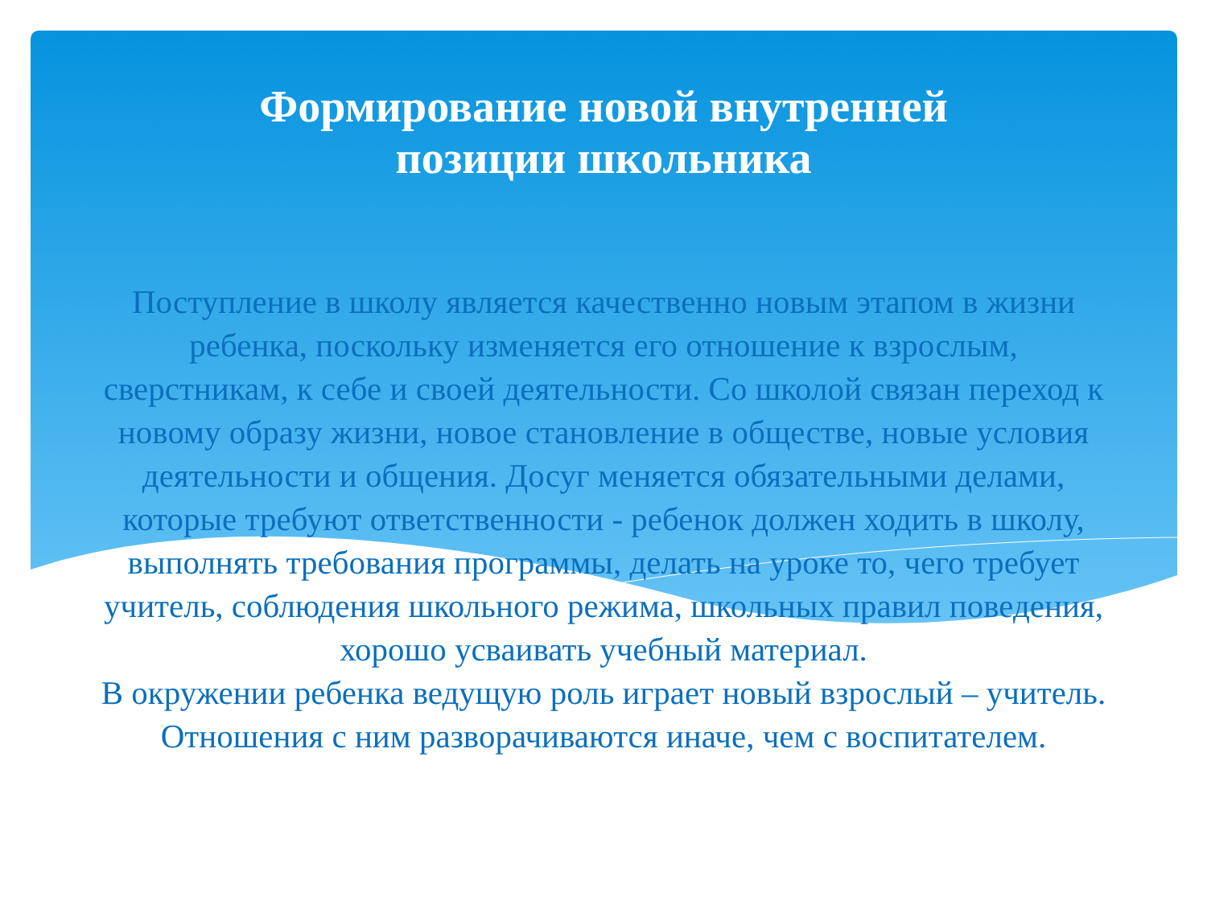Формирование новой внутренней
позиции школьника
Поступление в школу является качественно новым этапом в жизни ребенка, поскольку изменяется его отношение к взрослым, сверстникам, к себе и своей деятельности. Со школой связан переход к новому образу жизни, новое становление в обществе, новые условия деятельности и общения. Досуг меняется обязательными делами, которые требуют ответственности - ребенок должен ходить в школу, выполнять требования программы, делать на уроке то, чего требует учитель, соблюдения школьного режима, школьных правил поведения, хорошо усваивать учебный материал.
В окружении ребенка ведущую роль играет новый взрослый – учитель. Отношения с ним разворачиваются иначе, чем с воспитателем.